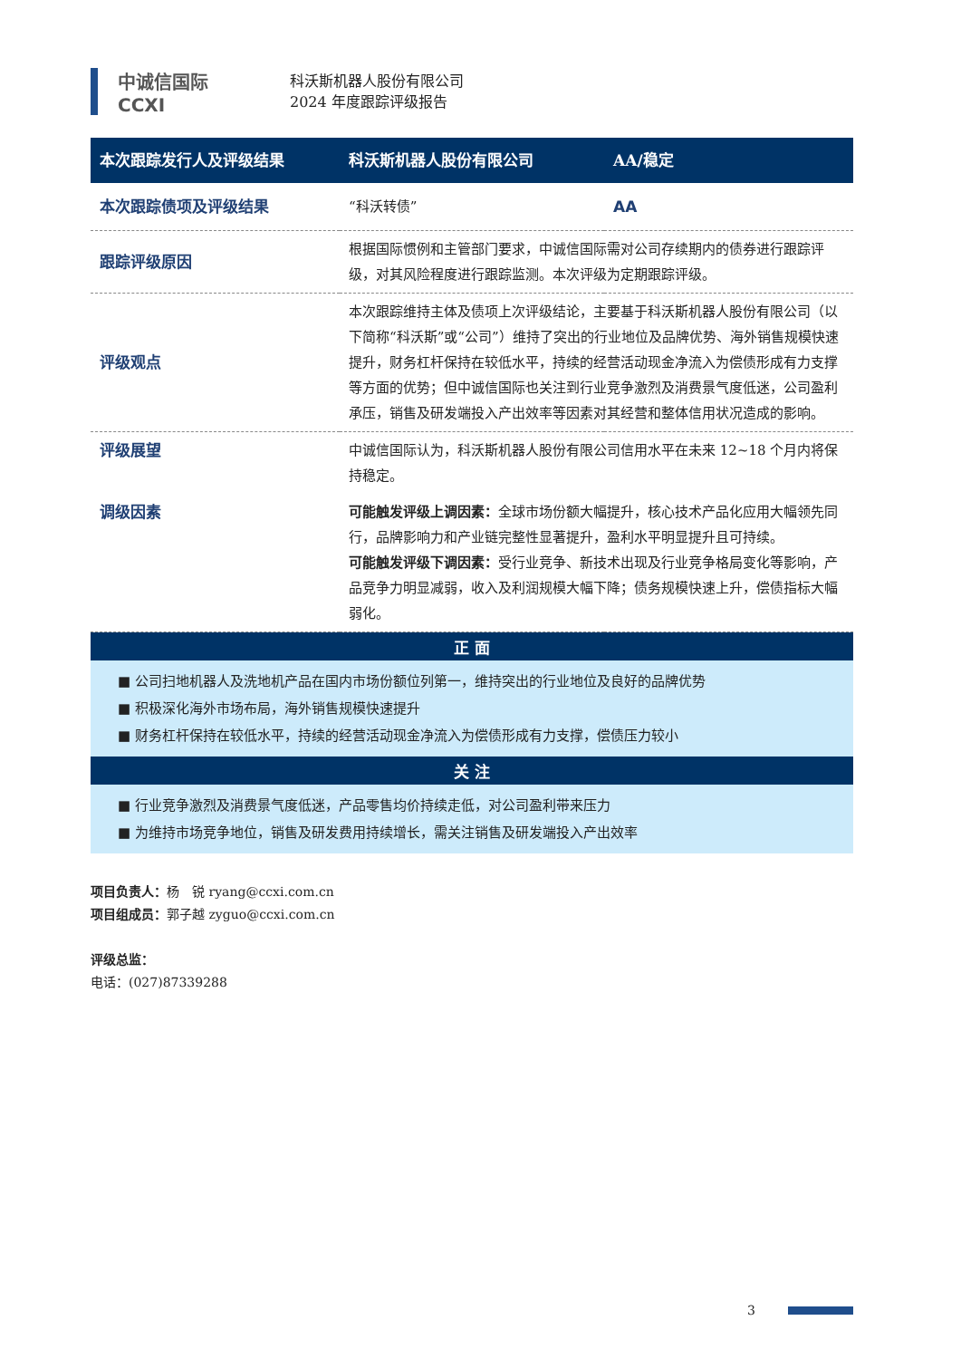中诚信国际
CCXI
科沃斯机器人股份有限公司
2024 年度跟踪评级报告
| 本次跟踪发行人及评级结果 | 科沃斯机器人股份有限公司 | AA/稳定 |
| 本次跟踪债项及评级结果 | “科沃转债” | AA |
| 跟踪评级原因 | 根据国际惯例和主管部门要求，中诚信国际需对公司存续期内的债券进行跟踪评级，对其风险程度进行跟踪监测。本次评级为定期跟踪评级。 | |
| 评级观点 | 本次跟踪维持主体及债项上次评级结论，主要基于科沃斯机器人股份有限公司（以下简称“科沃斯”或“公司”）维持了突出的行业地位及品牌优势、海外销售规模快速提升，财务杠杆保持在较低水平，持续的经营活动现金净流入为偿债形成有力支撑等方面的优势；但中诚信国际也关注到行业竞争激烈及消费景气度低迷，公司盈利承压，销售及研发端投入产出效率等因素对其经营和整体信用状况造成的影响。 | |
| 评级展望 | 中诚信国际认为，科沃斯机器人股份有限公司信用水平在未来 12~18 个月内将保持稳定。 | |
| 调级因素 | 可能触发评级上调因素： 全球市场份额大幅提升，核心技术产品化应用大幅领先同行，品牌影响力和产业链完整性显著提升，盈利水平明显提升且可持续。 可能触发评级下调因素： 受行业竞争、新技术出现及行业竞争格局变化等影响，产品竞争力明显减弱，收入及利润规模大幅下降；债务规模快速上升，偿债指标大幅弱化。 | |
正 面
■ 公司扫地机器人及洗地机产品在国内市场份额位列第一，维持突出的行业地位及良好的品牌优势
■ 积极深化海外市场布局，海外销售规模快速提升
■ 财务杠杆保持在较低水平，持续的经营活动现金净流入为偿债形成有力支撑，偿债压力较小
关 注
■ 行业竞争激烈及消费景气度低迷，产品零售均价持续走低，对公司盈利带来压力
■ 为维持市场竞争地位，销售及研发费用持续增长，需关注销售及研发端投入产出效率
项目负责人：杨　锐 ryang@ccxi.com.cn
项目组成员：郭子越 zyguo@ccxi.com.cn
评级总监：
电话：(027)87339288
3